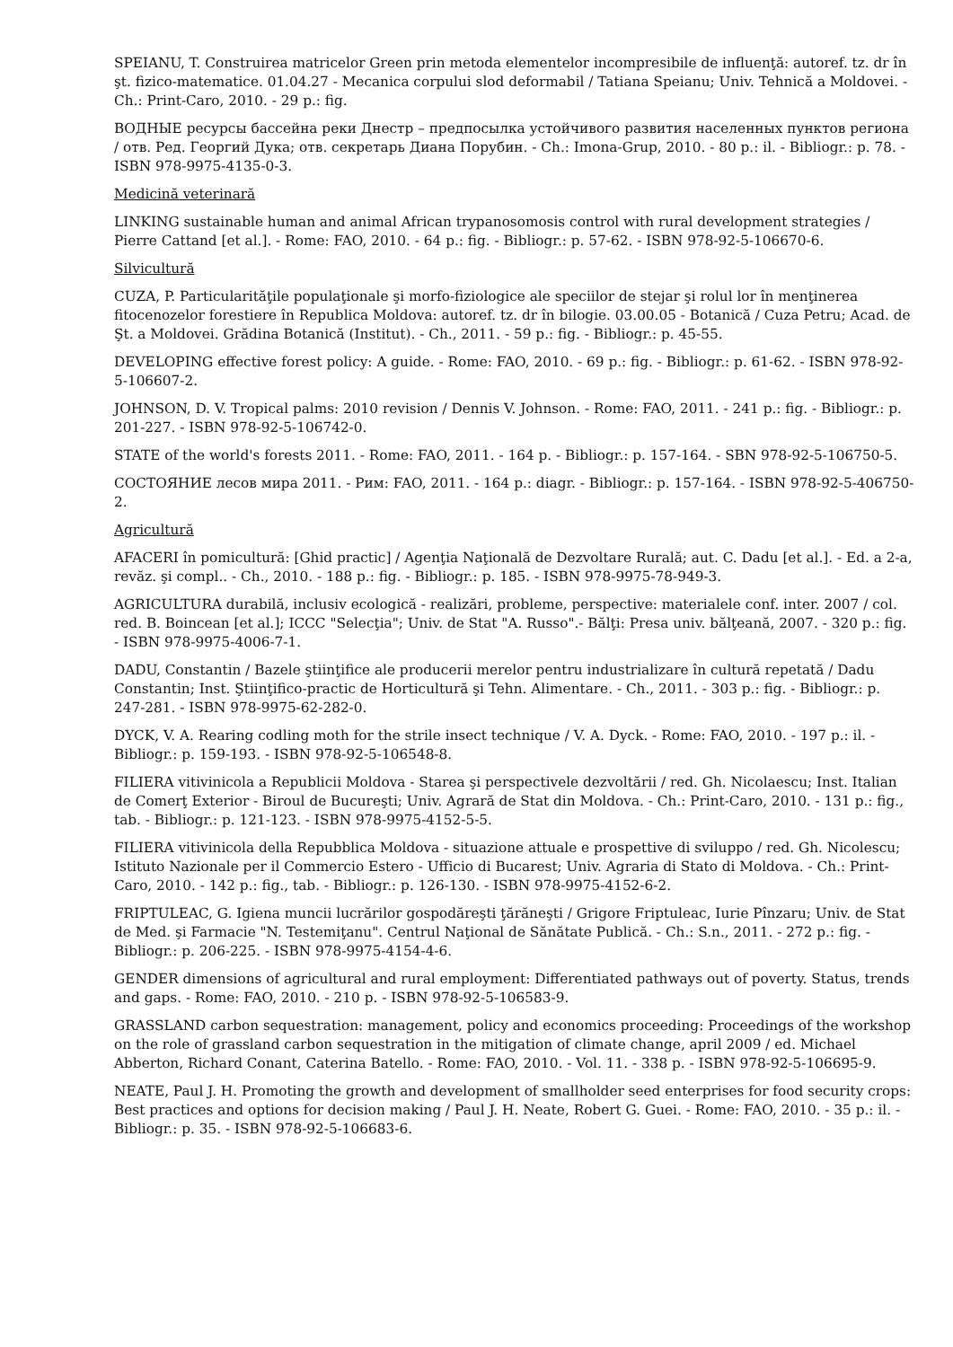SPEIANU, T. Construirea matricelor Green prin metoda elementelor incompresibile de influenţă: autoref. tz. dr în şt. fizico-matematice. 01.04.27 - Mecanica corpului slod deformabil / Tatiana Speianu; Univ. Tehnică a Moldovei. - Ch.: Print-Caro, 2010. - 29 p.: fig.
ВОДНЫЕ ресурсы бассейна реки Днестр – предпосылка устойчивого развития населенных пунктов региона / отв. Ред. Георгий Дука; отв. секретарь Диана Порубин. - Ch.: Imona-Grup, 2010. - 80 p.: il. - Bibliogr.: p. 78. - ISBN 978-9975-4135-0-3.
Medicină veterinară
LINKING sustainable human and animal African trypanosomosis control with rural development strategies / Pierre Cattand [et al.]. - Rome: FAO, 2010. - 64 p.: fig. - Bibliogr.: p. 57-62. - ISBN 978-92-5-106670-6.
Silvicultură
CUZA, P. Particularităţile populaţionale şi morfo-fiziologice ale speciilor de stejar şi rolul lor în menţinerea fitocenozelor forestiere în Republica Moldova: autoref. tz. dr în bilogie. 03.00.05 - Botanică / Cuza Petru; Acad. de Şt. a Moldovei. Grădina Botanică (Institut). - Ch., 2011. - 59 p.: fig. - Bibliogr.: p. 45-55.
DEVELOPING effective forest policy: A guide. - Rome: FAO, 2010. - 69 p.: fig. - Bibliogr.: p. 61-62. - ISBN 978-92-5-106607-2.
JOHNSON, D. V. Tropical palms: 2010 revision / Dennis V. Johnson. - Rome: FAO, 2011. - 241 p.: fig. - Bibliogr.: p. 201-227. - ISBN 978-92-5-106742-0.
STATE of the world's forests 2011. - Rome: FAO, 2011. - 164 p. - Bibliogr.: p. 157-164. - SBN 978-92-5-106750-5.
СОСТОЯНИЕ лесов мира 2011. - Рим: FAO, 2011. - 164 p.: diagr. - Bibliogr.: p. 157-164. - ISBN 978-92-5-406750-2.
Agricultură
AFACERI în pomicultură: [Ghid practic] / Agenţia Naţională de Dezvoltare Rurală; aut. C. Dadu [et al.]. - Ed. a 2-a, revăz. şi compl.. - Ch., 2010. - 188 p.: fig. - Bibliogr.: p. 185. - ISBN 978-9975-78-949-3.
AGRICULTURA durabilă, inclusiv ecologică - realizări, probleme, perspective: materialele conf. inter. 2007 / col. red. B. Boincean [et al.]; ICCC "Selecţia"; Univ. de Stat "A. Russo".- Bălţi: Presa univ. bălţeană, 2007. - 320 p.: fig. - ISBN 978-9975-4006-7-1.
DADU, Constantin / Bazele ştiinţifice ale producerii merelor pentru industrializare în cultură repetată / Dadu Constantin; Inst. Ştiinţifico-practic de Horticultură şi Tehn. Alimentare. - Ch., 2011. - 303 p.: fig. - Bibliogr.: p. 247-281. - ISBN 978-9975-62-282-0.
DYCK, V. A. Rearing codling moth for the strile insect technique / V. A. Dyck. - Rome: FAO, 2010. - 197 p.: il. - Bibliogr.: p. 159-193. - ISBN 978-92-5-106548-8.
FILIERA vitivinicola a Republicii Moldova - Starea şi perspectivele dezvoltării / red. Gh. Nicolaescu; Inst. Italian de Comerţ Exterior - Biroul de Bucureşti; Univ. Agrară de Stat din Moldova. - Ch.: Print-Caro, 2010. - 131 p.: fig., tab. - Bibliogr.: p. 121-123. - ISBN 978-9975-4152-5-5.
FILIERA vitivinicola della Repubblica Moldova - situazione attuale e prospettive di sviluppo / red. Gh. Nicolescu; Istituto Nazionale per il Commercio Estero - Ufficio di Bucarest; Univ. Agraria di Stato di Moldova. - Ch.: Print-Caro, 2010. - 142 p.: fig., tab. - Bibliogr.: p. 126-130. - ISBN 978-9975-4152-6-2.
FRIPTULEAC, G. Igiena muncii lucrărilor gospodăreşti ţărăneşti / Grigore Friptuleac, Iurie Pînzaru; Univ. de Stat de Med. şi Farmacie "N. Testemiţanu". Centrul Naţional de Sănătate Publică. - Ch.: S.n., 2011. - 272 p.: fig. - Bibliogr.: p. 206-225. - ISBN 978-9975-4154-4-6.
GENDER dimensions of agricultural and rural employment: Differentiated pathways out of poverty. Status, trends and gaps. - Rome: FAO, 2010. - 210 p. - ISBN 978-92-5-106583-9.
GRASSLAND carbon sequestration: management, policy and economics proceeding: Proceedings of the workshop on the role of grassland carbon sequestration in the mitigation of climate change, april 2009 / ed. Michael Abberton, Richard Conant, Caterina Batello. - Rome: FAO, 2010. - Vol. 11. - 338 p. - ISBN 978-92-5-106695-9.
NEATE, Paul J. H. Promoting the growth and development of smallholder seed enterprises for food security crops: Best practices and options for decision making / Paul J. H. Neate, Robert G. Guei. - Rome: FAO, 2010. - 35 p.: il. - Bibliogr.: p. 35. - ISBN 978-92-5-106683-6.